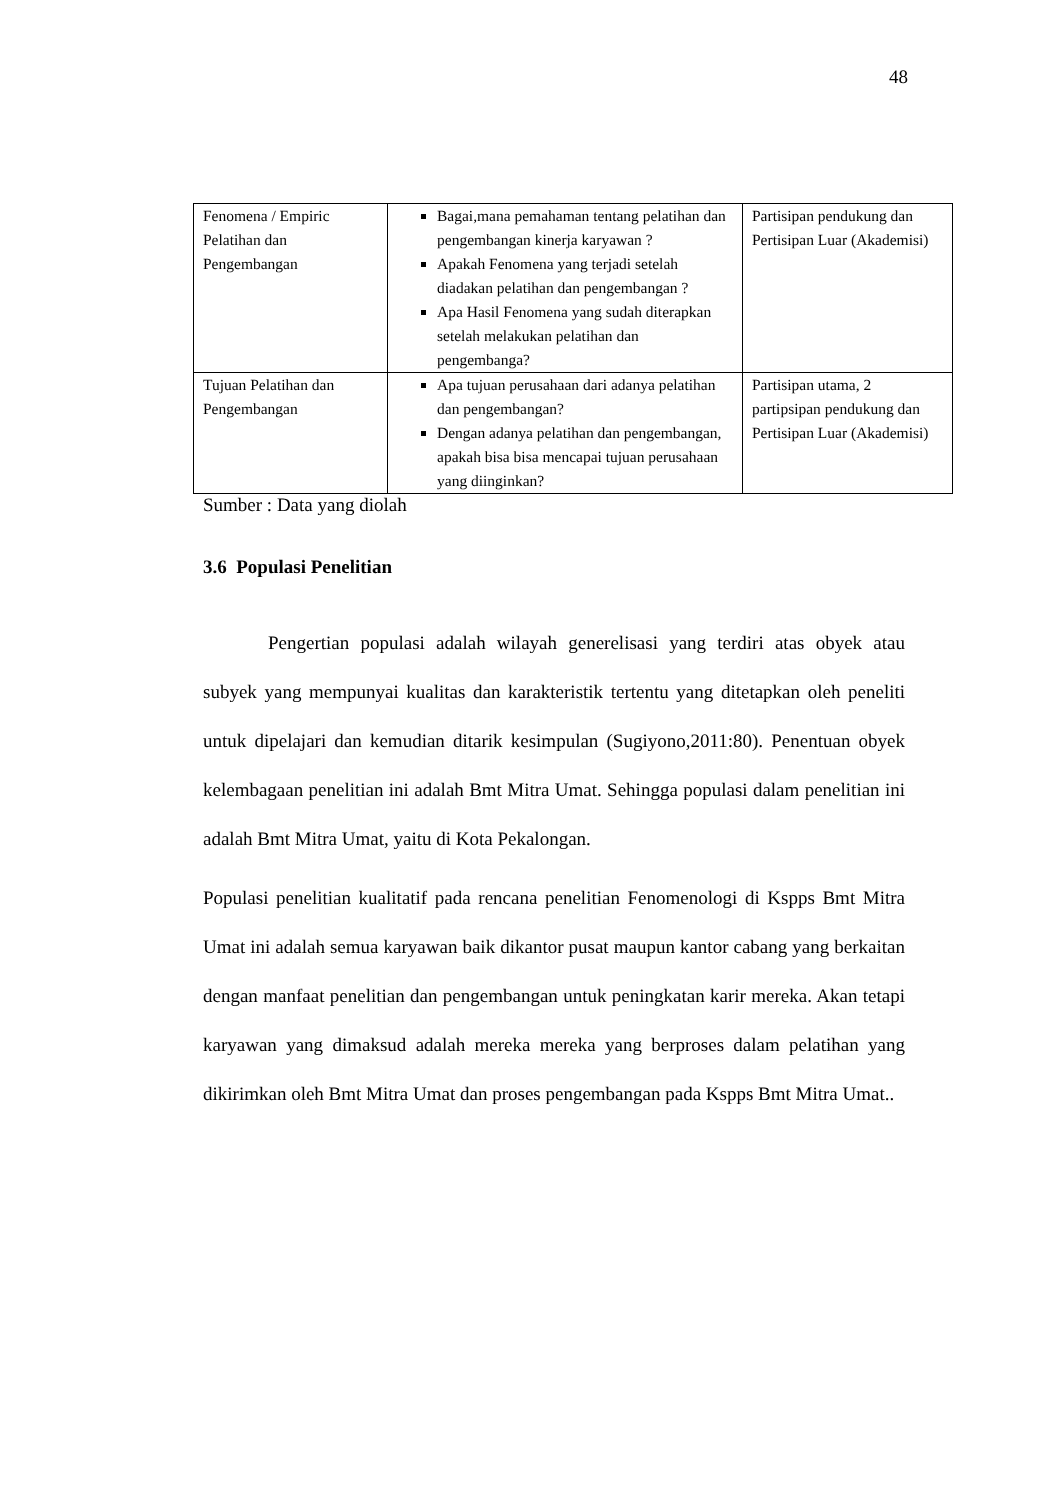48
| Fenomena / Empiric Pelatihan dan Pengembangan | Bagai,mana pemahaman tentang pelatihan dan pengembangan kinerja karyawan ? Apakah Fenomena yang terjadi setelah diadakan pelatihan dan pengembangan ? Apa Hasil Fenomena yang sudah diterapkan setelah melakukan pelatihan dan pengembanga? | Partisipan pendukung dan Pertisipan Luar (Akademisi) |
| Tujuan Pelatihan dan Pengembangan | Apa tujuan perusahaan dari adanya pelatihan dan pengembangan? Dengan adanya pelatihan dan pengembangan, apakah bisa bisa mencapai tujuan perusahaan yang diinginkan? | Partisipan utama, 2 partipsipan pendukung dan Pertisipan Luar (Akademisi) |
Sumber : Data yang diolah
3.6 Populasi Penelitian
Pengertian populasi adalah wilayah generelisasi yang terdiri atas obyek atau subyek yang mempunyai kualitas dan karakteristik tertentu yang ditetapkan oleh peneliti untuk dipelajari dan kemudian ditarik kesimpulan (Sugiyono,2011:80). Penentuan obyek kelembagaan penelitian ini adalah Bmt Mitra Umat. Sehingga populasi dalam penelitian ini adalah Bmt Mitra Umat, yaitu di Kota Pekalongan.
Populasi penelitian kualitatif pada rencana penelitian Fenomenologi di Kspps Bmt Mitra Umat ini adalah semua karyawan baik dikantor pusat maupun kantor cabang yang berkaitan dengan manfaat penelitian dan pengembangan untuk peningkatan karir mereka. Akan tetapi karyawan yang dimaksud adalah mereka mereka yang berproses dalam pelatihan yang dikirimkan oleh Bmt Mitra Umat dan proses pengembangan pada Kspps Bmt Mitra Umat..